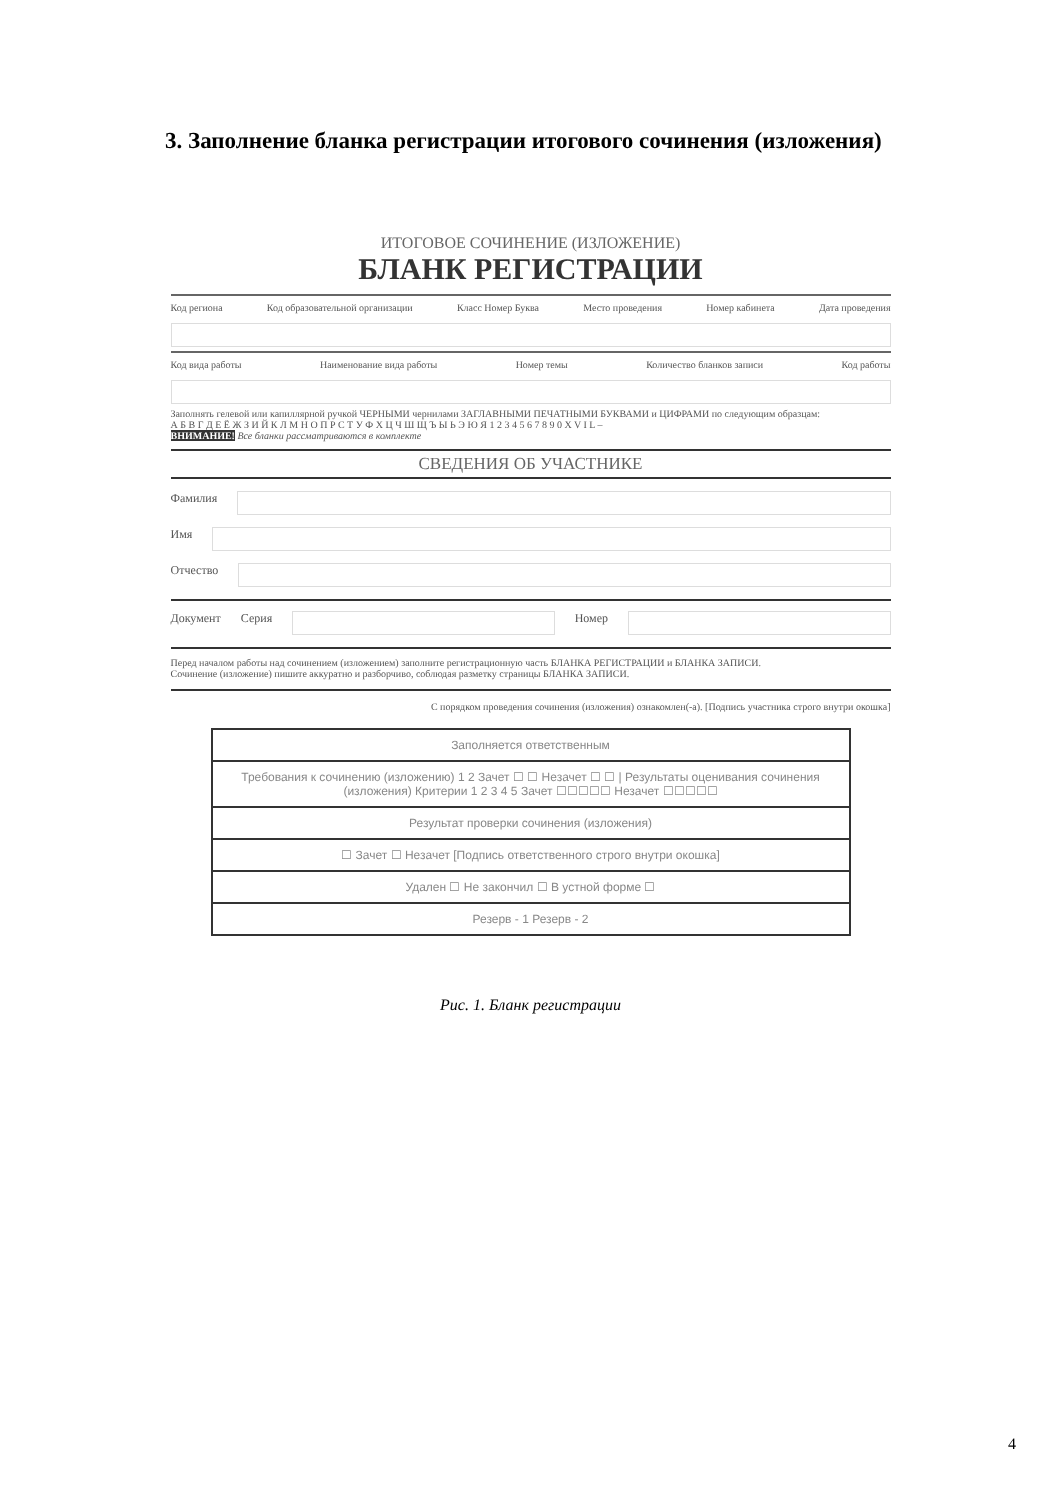3. Заполнение бланка регистрации итогового сочинения (изложения)
ИТОГОВОЕ СОЧИНЕНИЕ (ИЗЛОЖЕНИЕ)
БЛАНК РЕГИСТРАЦИИ
Код региона Код образовательной организации Класс Номер Буква Место проведения Номер кабинета Дата проведения
Код вида работы Наименование вида работы Номер темы Количество бланков записи Код работы
Заполнять гелевой или капиллярной ручкой ЧЕРНЫМИ чернилами ЗАГЛАВНЫМИ ПЕЧАТНЫМИ БУКВАМИ и ЦИФРАМИ по следующим образцам:
А Б В Г Д Е Ё Ж З И Й К Л М Н О П Р С Т У Ф Х Ц Ч Ш Щ Ъ Ы Ь Э Ю Я 1 2 3 4 5 6 7 8 9 0 X V I L –
ВНИМАНИЕ! Все бланки рассматриваются в комплекте
СВЕДЕНИЯ ОБ УЧАСТНИКЕ
Фамилия
Имя
Отчество
Документ Серия Номер
Перед началом работы над сочинением (изложением) заполните регистрационную часть БЛАНКА РЕГИСТРАЦИИ и БЛАНКА ЗАПИСИ.
Сочинение (изложение) пишите аккуратно и разборчиво, соблюдая разметку страницы БЛАНКА ЗАПИСИ.
С порядком проведения сочинения (изложения) ознакомлен(-а). [Подпись участника строго внутри окошка]
Заполняется ответственным
Требования к сочинению (изложению) 1 2 Зачет ☐ ☐ Незачет ☐ ☐ | Результаты оценивания сочинения (изложения) Критерии 1 2 3 4 5 Зачет ☐☐☐☐☐ Незачет ☐☐☐☐☐
Результат проверки сочинения (изложения)
☐ Зачет ☐ Незачет [Подпись ответственного строго внутри окошка]
Удален ☐ Не закончил ☐ В устной форме ☐
Резерв - 1 Резерв - 2
Рис. 1. Бланк регистрации
4